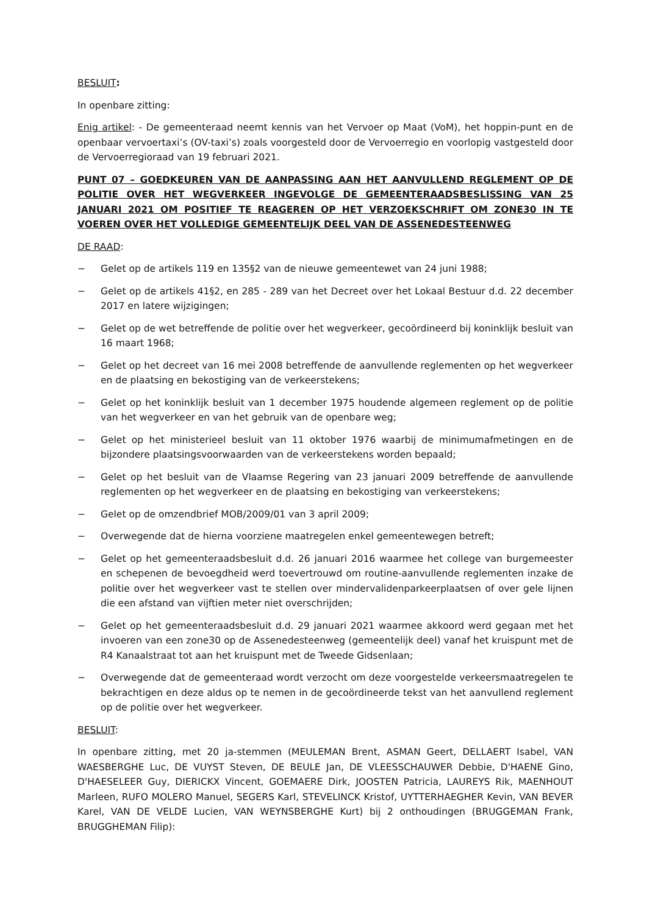BESLUIT:
In openbare zitting:
Enig artikel: - De gemeenteraad neemt kennis van het Vervoer op Maat (VoM), het hoppin-punt en de openbaar vervoertaxi’s (OV-taxi’s) zoals voorgesteld door de Vervoerregio en voorlopig vastgesteld door de Vervoerregioraad van 19 februari 2021.
PUNT 07 – GOEDKEUREN VAN DE AANPASSING AAN HET AANVULLEND REGLEMENT OP DE POLITIE OVER HET WEGVERKEER INGEVOLGE DE GEMEENTERAADSBESLISSING VAN 25 JANUARI 2021 OM POSITIEF TE REAGEREN OP HET VERZOEKSCHRIFT OM ZONE30 IN TE VOEREN OVER HET VOLLEDIGE GEMEENTELIJK DEEL VAN DE ASSENEDESTEENWEG
DE RAAD:
− Gelet op de artikels 119 en 135§2 van de nieuwe gemeentewet van 24 juni 1988;
− Gelet op de artikels 41§2, en 285 - 289 van het Decreet over het Lokaal Bestuur d.d. 22 december 2017 en latere wijzigingen;
− Gelet op de wet betreffende de politie over het wegverkeer, gecoördineerd bij koninklijk besluit van 16 maart 1968;
− Gelet op het decreet van 16 mei 2008 betreffende de aanvullende reglementen op het wegverkeer en de plaatsing en bekostiging van de verkeerstekens;
− Gelet op het koninklijk besluit van 1 december 1975 houdende algemeen reglement op de politie van het wegverkeer en van het gebruik van de openbare weg;
− Gelet op het ministerieel besluit van 11 oktober 1976 waarbij de minimumafmetingen en de bijzondere plaatsingsvoorwaarden van de verkeerstekens worden bepaald;
− Gelet op het besluit van de Vlaamse Regering van 23 januari 2009 betreffende de aanvullende reglementen op het wegverkeer en de plaatsing en bekostiging van verkeerstekens;
− Gelet op de omzendbrief MOB/2009/01 van 3 april 2009;
− Overwegende dat de hierna voorziene maatregelen enkel gemeentewegen betreft;
− Gelet op het gemeenteraadsbesluit d.d. 26 januari 2016 waarmee het college van burgemeester en schepenen de bevoegdheid werd toevertrouwd om routine-aanvullende reglementen inzake de politie over het wegverkeer vast te stellen over mindervalidenparkeerplaatsen of over gele lijnen die een afstand van vijftien meter niet overschrijden;
− Gelet op het gemeenteraadsbesluit d.d. 29 januari 2021 waarmee akkoord werd gegaan met het invoeren van een zone30 op de Assenedesteenweg (gemeentelijk deel) vanaf het kruispunt met de R4 Kanaalstraat tot aan het kruispunt met de Tweede Gidsenlaan;
− Overwegende dat de gemeenteraad wordt verzocht om deze voorgestelde verkeersmaatregelen te bekrachtigen en deze aldus op te nemen in de gecoördineerde tekst van het aanvullend reglement op de politie over het wegverkeer.
BESLUIT:
In openbare zitting, met 20 ja-stemmen (MEULEMAN Brent, ASMAN Geert, DELLAERT Isabel, VAN WAESBERGHE Luc, DE VUYST Steven, DE BEULE Jan, DE VLEESSCHAUWER Debbie, D'HAENE Gino, D'HAESELEER Guy, DIERICKX Vincent, GOEMAERE Dirk, JOOSTEN Patricia, LAUREYS Rik, MAENHOUT Marleen, RUFO MOLERO Manuel, SEGERS Karl, STEVELINCK Kristof, UYTTERHAEGHER Kevin, VAN BEVER Karel, VAN DE VELDE Lucien, VAN WEYNSBERGHE Kurt) bij 2 onthoudingen (BRUGGEMAN Frank, BRUGGHEMAN Filip):